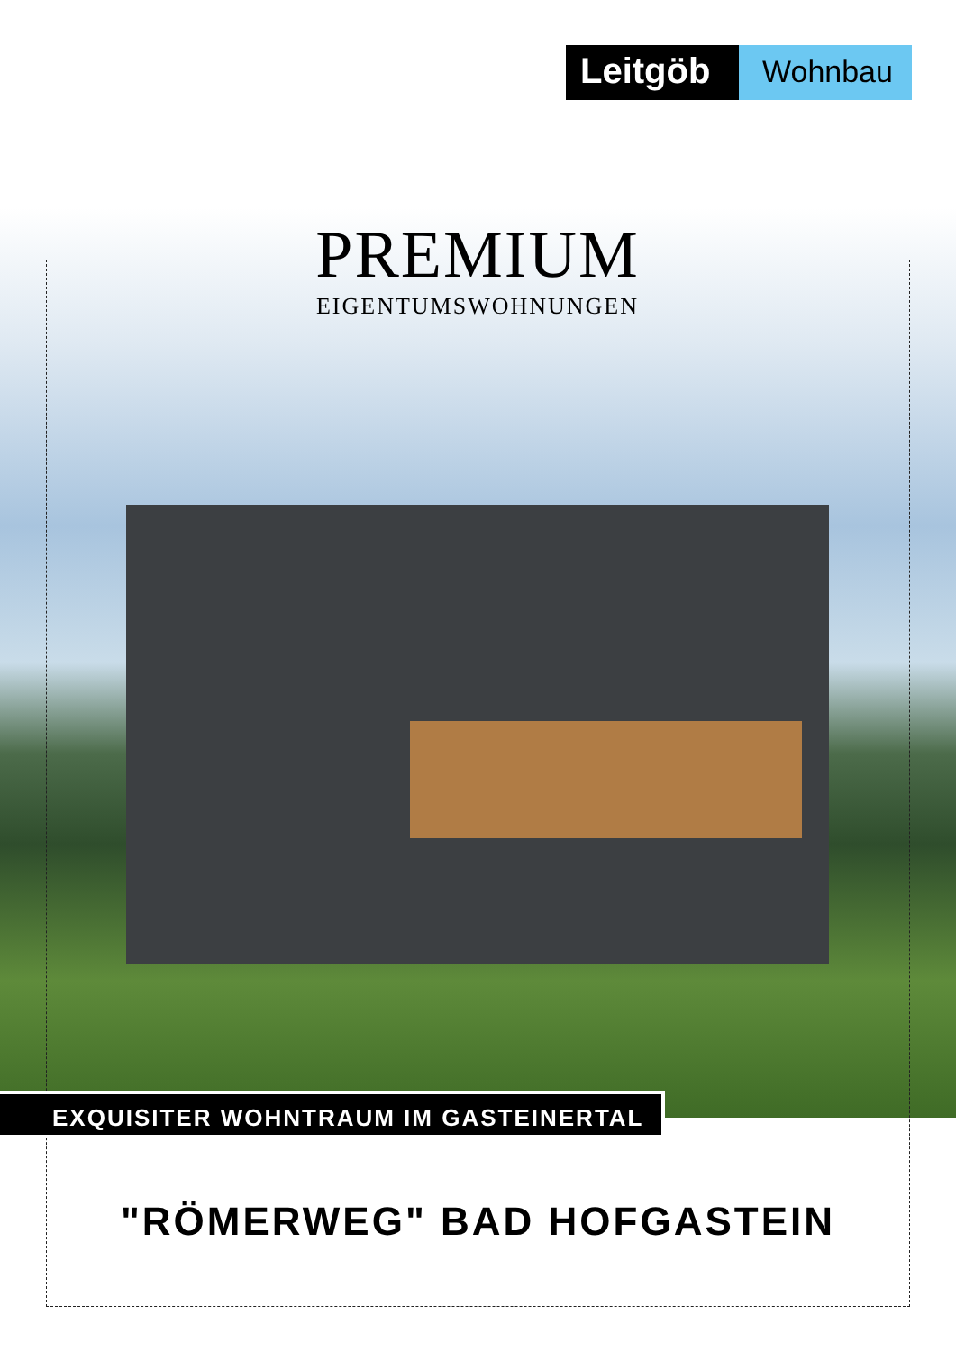Leitgöb
Wohnbau
PREMIUM
EIGENTUMSWOHNUNGEN
EXQUISITER WOHNTRAUM IM GASTEINERTAL
"RÖMERWEG" BAD HOFGASTEIN